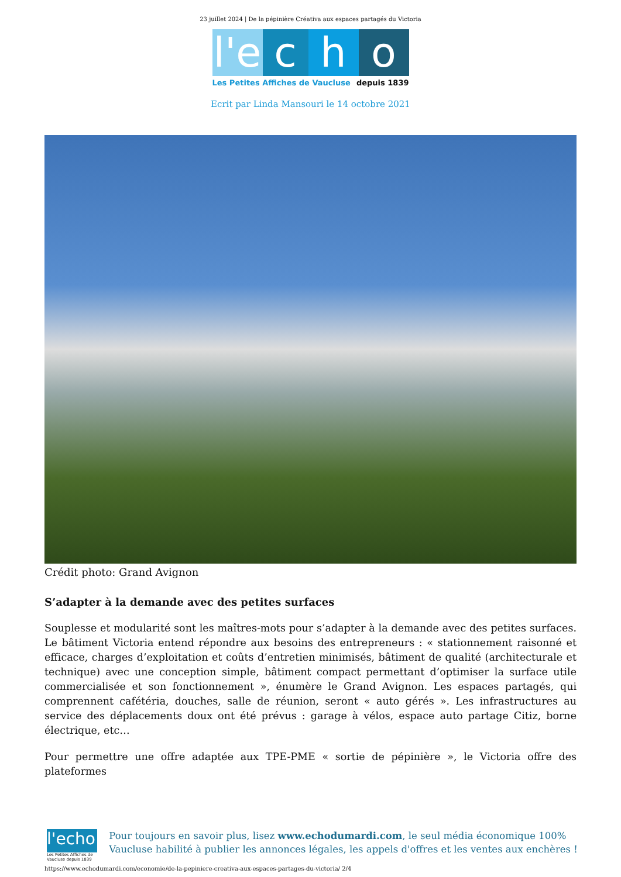23 juillet 2024 | De la pépinière Créativa aux espaces partagés du Victoria
l'e
c h o
Les Petites Affiches de Vaucluse depuis 1839
Ecrit par Linda Mansouri le 14 octobre 2021
Crédit photo: Grand Avignon
S’adapter à la demande avec des petites surfaces
Souplesse et modularité sont les maîtres-mots pour s’adapter à la demande avec des petites surfaces. Le bâtiment Victoria entend répondre aux besoins des entrepreneurs : « stationnement raisonné et efficace, charges d’exploitation et coûts d’entretien minimisés, bâtiment de qualité (architecturale et technique) avec une conception simple, bâtiment compact permettant d’optimiser la surface utile commercialisée et son fonctionnement », énumère le Grand Avignon. Les espaces partagés, qui comprennent cafétéria, douches, salle de réunion, seront « auto gérés ». Les infrastructures au service des déplacements doux ont été prévus : garage à vélos, espace auto partage Citiz, borne électrique, etc…
Pour permettre une offre adaptée aux TPE-PME « sortie de pépinière », le Victoria offre des plateformes
l'echo
Les Petites Affiches de Vaucluse depuis 1839
Pour toujours en savoir plus, lisez www.echodumardi.com, le seul média économique 100% Vaucluse habilité à publier les annonces légales, les appels d'offres et les ventes aux enchères !
https://www.echodumardi.com/economie/de-la-pepiniere-creativa-aux-espaces-partages-du-victoria/ 2/4